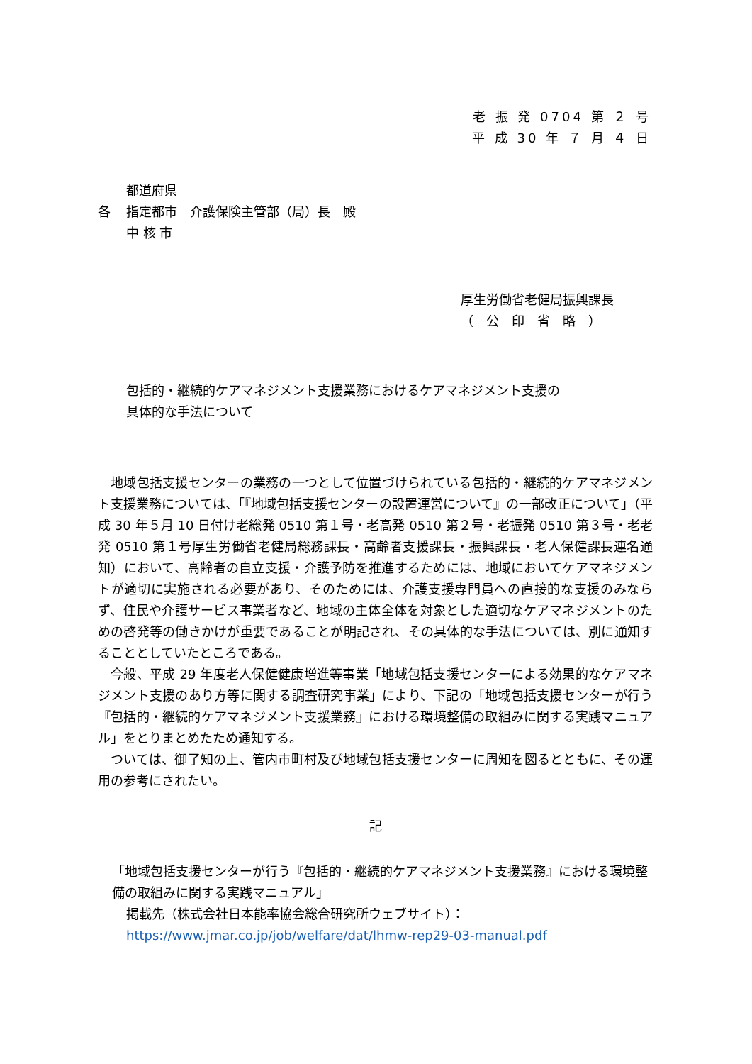老 振 発 0704 第 ２ 号
平 成 30 年 ７ 月 ４ 日
都道府県
各 指定都市　介護保険主管部（局）長　殿
中 核 市
厚生労働省老健局振興課長
（　公　印　省　略　）
包括的・継続的ケアマネジメント支援業務におけるケアマネジメント支援の
具体的な手法について
地域包括支援センターの業務の一つとして位置づけられている包括的・継続的ケアマネジメント支援業務については、「『地域包括支援センターの設置運営について』の一部改正について」（平成 30 年５月 10 日付け老総発 0510 第１号・老高発 0510 第２号・老振発 0510 第３号・老老発 0510 第１号厚生労働省老健局総務課長・高齢者支援課長・振興課長・老人保健課長連名通知）において、高齢者の自立支援・介護予防を推進するためには、地域においてケアマネジメントが適切に実施される必要があり、そのためには、介護支援専門員への直接的な支援のみならず、住民や介護サービス事業者など、地域の主体全体を対象とした適切なケアマネジメントのための啓発等の働きかけが重要であることが明記され、その具体的な手法については、別に通知することとしていたところである。
今般、平成 29 年度老人保健健康増進等事業「地域包括支援センターによる効果的なケアマネジメント支援のあり方等に関する調査研究事業」により、下記の「地域包括支援センターが行う『包括的・継続的ケアマネジメント支援業務』における環境整備の取組みに関する実践マニュアル」をとりまとめたため通知する。
ついては、御了知の上、管内市町村及び地域包括支援センターに周知を図るとともに、その運用の参考にされたい。
記
「地域包括支援センターが行う『包括的・継続的ケアマネジメント支援業務』における環境整備の取組みに関する実践マニュアル」
掲載先（株式会社日本能率協会総合研究所ウェブサイト）：
https://www.jmar.co.jp/job/welfare/dat/lhmw-rep29-03-manual.pdf